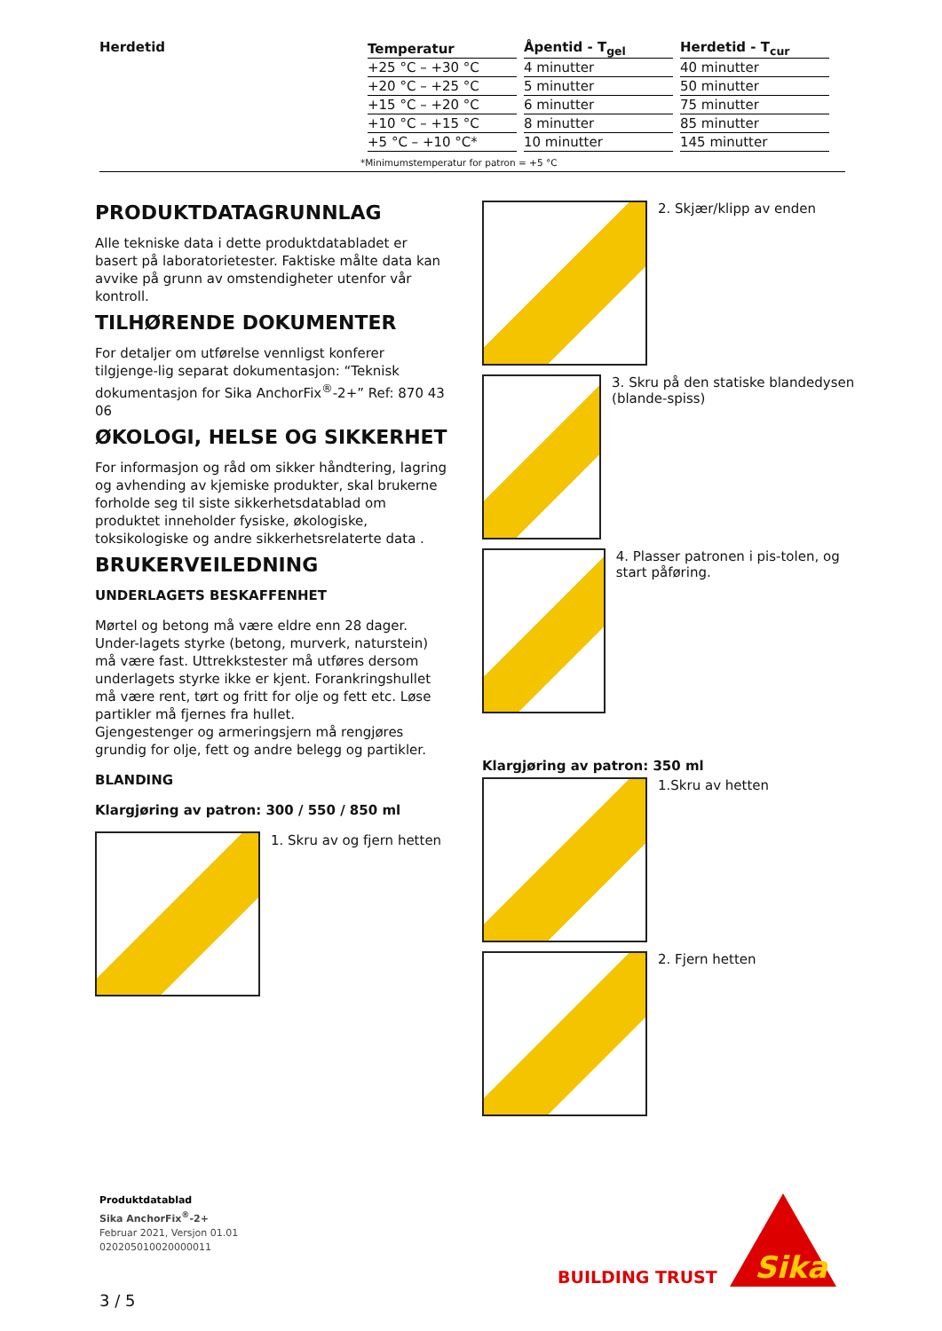Herdetid
| Temperatur | Åpentid - T<sub>gel</sub> | Herdetid - T<sub>cur</sub> |
| --- | --- | --- |
| +25 °C – +30 °C | 4 minutter | 40 minutter |
| +20 °C – +25 °C | 5 minutter | 50 minutter |
| +15 °C – +20 °C | 6 minutter | 75 minutter |
| +10 °C – +15 °C | 8 minutter | 85 minutter |
| +5 °C – +10 °C* | 10 minutter | 145 minutter |
*Minimumstemperatur for patron = +5 °C
PRODUKTDATAGRUNNLAG
Alle tekniske data i dette produktdatabladet er basert på laboratorietester. Faktiske målte data kan avvike på grunn av omstendigheter utenfor vår kontroll.
TILHØRENDE DOKUMENTER
For detaljer om utførelse vennligst konferer tilgjenge-lig separat dokumentasjon: “Teknisk dokumentasjon for Sika AnchorFix<sup>®</sup>-2+” Ref: 870 43 06
ØKOLOGI, HELSE OG SIKKERHET
For informasjon og råd om sikker håndtering, lagring og avhending av kjemiske produkter, skal brukerne forholde seg til siste sikkerhetsdatablad om produktet inneholder fysiske, økologiske, toksikologiske og andre sikkerhetsrelaterte data .
BRUKERVEILEDNING
UNDERLAGETS BESKAFFENHET
Mørtel og betong må være eldre enn 28 dager. Under-lagets styrke (betong, murverk, naturstein) må være fast. Uttrekkstester må utføres dersom underlagets styrke ikke er kjent. Forankringshullet må være rent, tørt og fritt for olje og fett etc. Løse partikler må fjernes fra hullet.
Gjengestenger og armeringsjern må rengjøres grundig for olje, fett og andre belegg og partikler.
BLANDING
Klargjøring av patron: 300 / 550 / 850 ml
1. Skru av og fjern hetten
2. Skjær/klipp av enden
3. Skru på den statiske blandedysen (blande-spiss)
4. Plasser patronen i pis-tolen, og start påføring.
Klargjøring av patron: 350 ml
1.Skru av hetten
2. Fjern hetten
Produktdatablad
Sika AnchorFix<sup>®</sup>-2+
Februar 2021, Versjon 01.01
020205010020000011
BUILDING TRUST
Sika
3 / 5